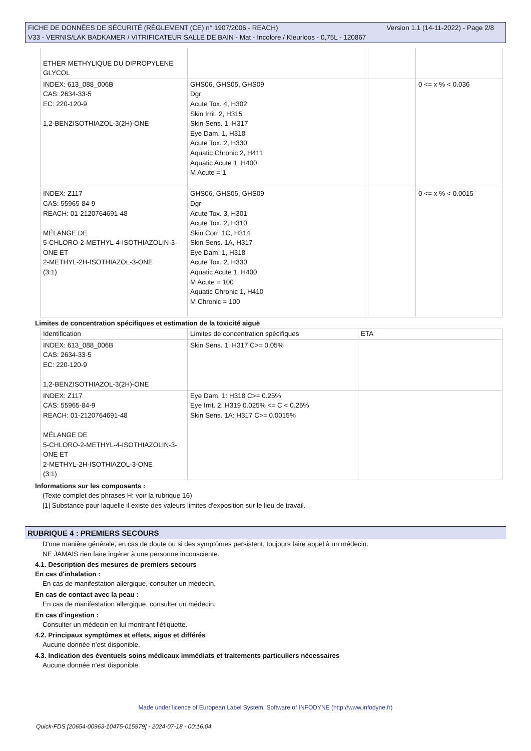Version 1.1 (14-11-2022) - Page 2/8 FICHE DE DONNÉES DE SÉCURITÉ (RÈGLEMENT (CE) n° 1907/2006 - REACH)
V33 - VERNIS/LAK BADKAMER / VITRIFICATEUR SALLE DE BAIN - Mat - Incolore / Kleurloos - 0,75L - 120867
| ETHER METHYLIQUE DU DIPROPYLENE GLYCOL | | | |
| INDEX: 613_088_006B CAS: 2634-33-5 EC: 220-120-9 1,2-BENZISOTHIAZOL-3(2H)-ONE | GHS06, GHS05, GHS09 Dgr Acute Tox. 4, H302 Skin Irrit. 2, H315 Skin Sens. 1, H317 Eye Dam. 1, H318 Acute Tox. 2, H330 Aquatic Chronic 2, H411 Aquatic Acute 1, H400 M Acute = 1 | | 0 <= x % < 0.036 |
| INDEX: Z117 CAS: 55965-84-9 REACH: 01-2120764691-48 MÉLANGE DE 5-CHLORO-2-METHYL-4-ISOTHIAZOLIN-3-ONE ET 2-METHYL-2H-ISOTHIAZOL-3-ONE (3:1) | GHS06, GHS05, GHS09 Dgr Acute Tox. 3, H301 Acute Tox. 2, H310 Skin Corr. 1C, H314 Skin Sens. 1A, H317 Eye Dam. 1, H318 Acute Tox. 2, H330 Aquatic Acute 1, H400 M Acute = 100 Aquatic Chronic 1, H410 M Chronic = 100 | | 0 <= x % < 0.0015 |
Limites de concentration spécifiques et estimation de la toxicité aiguë
| Identification | Limites de concentration spécifiques | ETA |
| INDEX: 613_088_006B CAS: 2634-33-5 EC: 220-120-9 1,2-BENZISOTHIAZOL-3(2H)-ONE | Skin Sens. 1: H317 C>= 0.05% | |
| INDEX: Z117 CAS: 55965-84-9 REACH: 01-2120764691-48 MÉLANGE DE 5-CHLORO-2-METHYL-4-ISOTHIAZOLIN-3-ONE ET 2-METHYL-2H-ISOTHIAZOL-3-ONE (3:1) | Eye Dam. 1: H318 C>= 0.25% Eye Irrit. 2: H319 0.025% <= C < 0.25% Skin Sens. 1A: H317 C>= 0.0015% | |
Informations sur les composants :
(Texte complet des phrases H: voir la rubrique 16)
[1] Substance pour laquelle il existe des valeurs limites d'exposition sur le lieu de travail.
RUBRIQUE 4 : PREMIERS SECOURS
D'une manière générale, en cas de doute ou si des symptômes persistent, toujours faire appel à un médecin.
NE JAMAIS rien faire ingérer à une personne inconsciente.
4.1. Description des mesures de premiers secours
En cas d'inhalation :
En cas de manifestation allergique, consulter un médecin.
En cas de contact avec la peau :
En cas de manifestation allergique, consulter un médecin.
En cas d'ingestion :
Consulter un médecin en lui montrant l'étiquette.
4.2. Principaux symptômes et effets, aigus et différés
Aucune donnée n'est disponible.
4.3. Indication des éventuels soins médicaux immédiats et traitements particuliers nécessaires
Aucune donnée n'est disponible.
Made under licence of European Label System, Software of INFODYNE (http://www.infodyne.fr)
Quick-FDS [20654-00963-10475-015979] - 2024-07-18 - 00:16:04